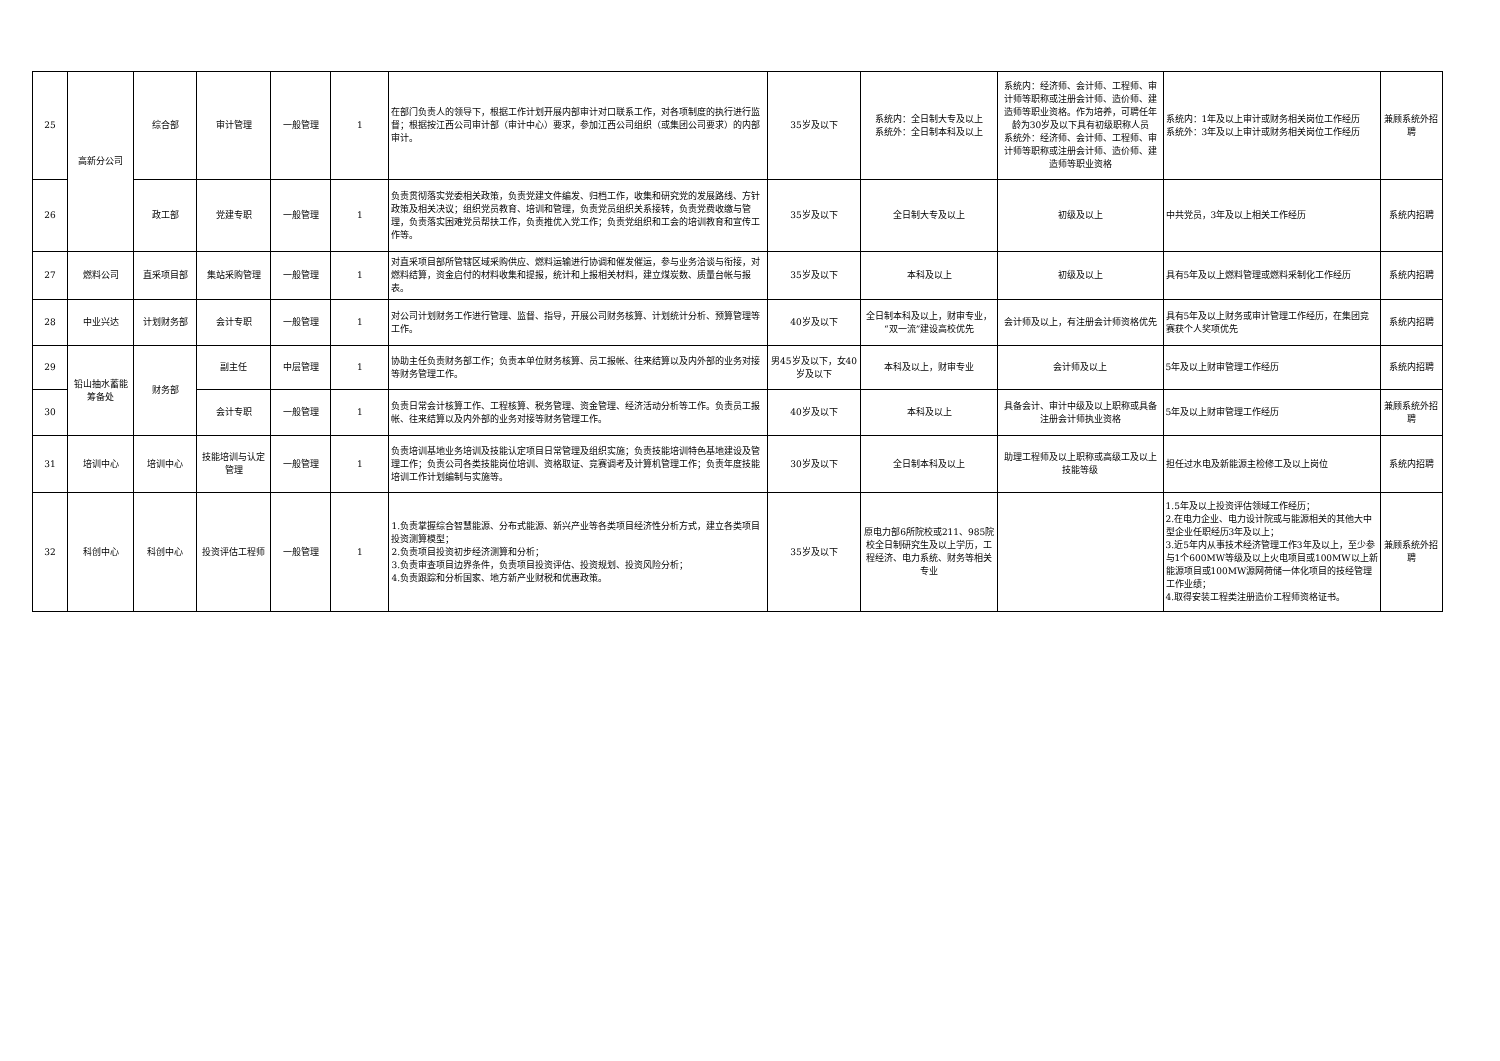| 25 | 高新分公司 | 综合部 | 审计管理 | 一般管理 | 1 | 在部门负责人的领导下，根据工作计划开展内部审计对口联系工作，对各项制度的执行进行监督；根据按江西公司审计部（审计中心）要求，参加江西公司组织（或集团公司要求）的内部审计。 | 35岁及以下 | 系统内：全日制大专及以上 系统外：全日制本科及以上 | 系统内：经济师、会计师、工程师、审计师等职称或注册会计师、造价师、建造师等职业资格。作为培养，可聘任年龄为30岁及以下具有初级职称人员 系统外：经济师、会计师、工程师、审计师等职称或注册会计师、造价师、建造师等职业资格 | 系统内：1年及以上审计或财务相关岗位工作经历 系统外：3年及以上审计或财务相关岗位工作经历 | 兼顾系统外招聘 |
| 26 | | 政工部 | 党建专职 | 一般管理 | 1 | 负责贯彻落实党委相关政策，负责党建文件编发、归档工作，收集和研究党的发展路线、方针政策及相关决议；组织党员教育、培训和管理，负责党员组织关系接转，负责党费收缴与管理，负责落实困难党员帮扶工作，负责推优入党工作；负责党组织和工会的培训教育和宣传工作等。 | 35岁及以下 | 全日制大专及以上 | 初级及以上 | 中共党员，3年及以上相关工作经历 | 系统内招聘 |
| 27 | 燃料公司 | 直采项目部 | 集站采购管理 | 一般管理 | 1 | 对直采项目部所管辖区域采购供应、燃料运输进行协调和催发催运，参与业务洽谈与衔接，对燃料结算，资金启付的材料收集和提报，统计和上报相关材料，建立煤炭数、质量台帐与报表。 | 35岁及以下 | 本科及以上 | 初级及以上 | 具有5年及以上燃料管理或燃料采制化工作经历 | 系统内招聘 |
| 28 | 中业兴达 | 计划财务部 | 会计专职 | 一般管理 | 1 | 对公司计划财务工作进行管理、监督、指导，开展公司财务核算、计划统计分析、预算管理等工作。 | 40岁及以下 | 全日制本科及以上，财审专业，“双一流”建设高校优先 | 会计师及以上，有注册会计师资格优先 | 具有5年及以上财务或审计管理工作经历，在集团竞赛获个人奖项优先 | 系统内招聘 |
| 29 | 铅山抽水蓄能筹备处 | 财务部 | 副主任 | 中层管理 | 1 | 协助主任负责财务部工作；负责本单位财务核算、员工报帐、往来结算以及内外部的业务对接等财务管理工作。 | 男45岁及以下，女40岁及以下 | 本科及以上，财审专业 | 会计师及以上 | 5年及以上财审管理工作经历 | 系统内招聘 |
| 30 | | | 会计专职 | 一般管理 | 1 | 负责日常会计核算工作、工程核算、税务管理、资金管理、经济活动分析等工作。负责员工报帐、往来结算以及内外部的业务对接等财务管理工作。 | 40岁及以下 | 本科及以上 | 具备会计、审计中级及以上职称或具备注册会计师执业资格 | 5年及以上财审管理工作经历 | 兼顾系统外招聘 |
| 31 | 培训中心 | 培训中心 | 技能培训与认定管理 | 一般管理 | 1 | 负责培训基地业务培训及技能认定项目日常管理及组织实施；负责技能培训特色基地建设及管理工作；负责公司各类技能岗位培训、资格取证、竞赛调考及计算机管理工作；负责年度技能培训工作计划编制与实施等。 | 30岁及以下 | 全日制本科及以上 | 助理工程师及以上职称或高级工及以上技能等级 | 担任过水电及新能源主检修工及以上岗位 | 系统内招聘 |
| 32 | 科创中心 | 科创中心 | 投资评估工程师 | 一般管理 | 1 | 1.负责掌握综合智慧能源、分布式能源、新兴产业等各类项目经济性分析方式，建立各类项目投资测算模型； 2.负责项目投资初步经济测算和分析； 3.负责审查项目边界条件，负责项目投资评估、投资规划、投资风险分析； 4.负责跟踪和分析国家、地方新产业财税和优惠政策。 | 35岁及以下 | 原电力部6所院校或211、985院校全日制研究生及以上学历，工程经济、电力系统、财务等相关专业 | | 1.5年及以上投资评估领域工作经历； 2.在电力企业、电力设计院或与能源相关的其他大中型企业任职经历3年及以上； 3.近5年内从事技术经济管理工作3年及以上，至少参与1个600MW等级及以上火电项目或100MW以上新能源项目或100MW源网荷储一体化项目的技经管理工作业绩； 4.取得安装工程类注册造价工程师资格证书。 | 兼顾系统外招聘 |